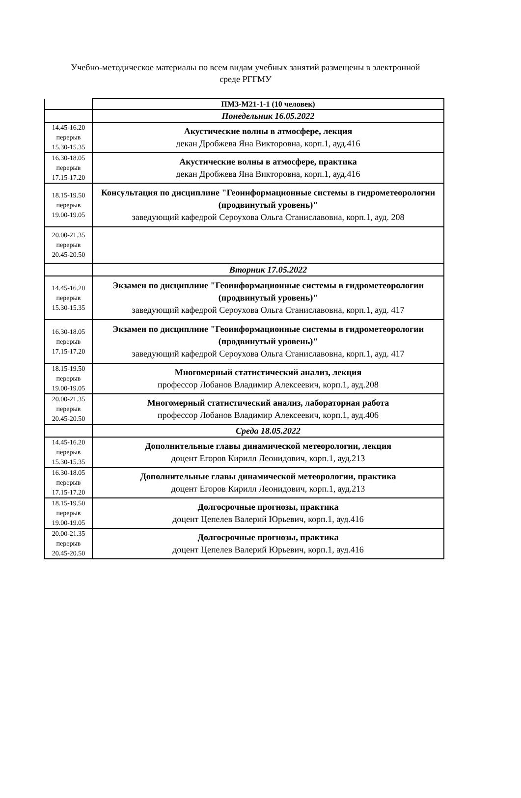Учебно-методическое материалы по всем видам учебных занятий размещены в электронной
среде РГГМУ
| | ПМЗ-М21-1-1 (10 человек) |
| | Понедельник 16.05.2022 |
| 14.45-16.20 перерыв 15.30-15.35 | Акустические волны в атмосфере, лекция декан Дробжева Яна Викторовна, корп.1, ауд.416 |
| 16.30-18.05 перерыв 17.15-17.20 | Акустические волны в атмосфере, практика декан Дробжева Яна Викторовна, корп.1, ауд.416 |
| 18.15-19.50 перерыв 19.00-19.05 | Консультация по дисциплине "Геоинформационные системы в гидрометеорологии (продвинутый уровень)" заведующий кафедрой Сероухова Ольга Станиславовна, корп.1, ауд. 208 |
| 20.00-21.35 перерыв 20.45-20.50 | |
| | Вторник 17.05.2022 |
| 14.45-16.20 перерыв 15.30-15.35 | Экзамен по дисциплине "Геоинформационные системы в гидрометеорологии (продвинутый уровень)" заведующий кафедрой Сероухова Ольга Станиславовна, корп.1, ауд. 417 |
| 16.30-18.05 перерыв 17.15-17.20 | Экзамен по дисциплине "Геоинформационные системы в гидрометеорологии (продвинутый уровень)" заведующий кафедрой Сероухова Ольга Станиславовна, корп.1, ауд. 417 |
| 18.15-19.50 перерыв 19.00-19.05 | Многомерный статистический анализ, лекция профессор Лобанов Владимир Алексеевич, корп.1, ауд.208 |
| 20.00-21.35 перерыв 20.45-20.50 | Многомерный статистический анализ, лабораторная работа профессор Лобанов Владимир Алексеевич, корп.1, ауд.406 |
| | Среда 18.05.2022 |
| 14.45-16.20 перерыв 15.30-15.35 | Дополнительные главы динамической метеорологии, лекция доцент Егоров Кирилл Леонидович, корп.1, ауд.213 |
| 16.30-18.05 перерыв 17.15-17.20 | Дополнительные главы динамической метеорологии, практика доцент Егоров Кирилл Леонидович, корп.1, ауд.213 |
| 18.15-19.50 перерыв 19.00-19.05 | Долгосрочные прогнозы, практика доцент Цепелев Валерий Юрьевич, корп.1, ауд.416 |
| 20.00-21.35 перерыв 20.45-20.50 | Долгосрочные прогнозы, практика доцент Цепелев Валерий Юрьевич, корп.1, ауд.416 |